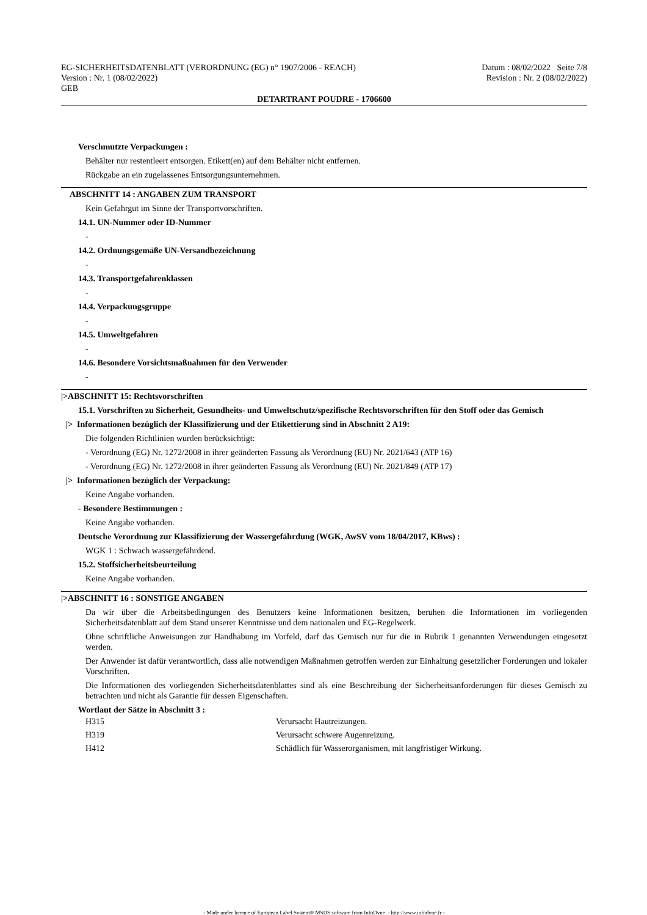EG-SICHERHEITSDATENBLATT (VERORDNUNG (EG) n° 1907/2006 - REACH)
Version : Nr. 1 (08/02/2022)
GEB
Datum : 08/02/2022 Seite 7/8
Revision : Nr. 2 (08/02/2022)
DETARTRANT POUDRE - 1706600
Verschmutzte Verpackungen :
Behälter nur restentleert entsorgen. Etikett(en) auf dem Behälter nicht entfernen.
Rückgabe an ein zugelassenes Entsorgungsunternehmen.
ABSCHNITT 14 : ANGABEN ZUM TRANSPORT
Kein Gefahrgut im Sinne der Transportvorschriften.
14.1. UN-Nummer oder ID-Nummer
-
14.2. Ordnungsgemäße UN-Versandbezeichnung
-
14.3. Transportgefahrenklassen
-
14.4. Verpackungsgruppe
-
14.5. Umweltgefahren
-
14.6. Besondere Vorsichtsmaßnahmen für den Verwender
-
|>ABSCHNITT 15: Rechtsvorschriften
15.1. Vorschriften zu Sicherheit, Gesundheits- und Umweltschutz/spezifische Rechtsvorschriften für den Stoff oder das Gemisch
|> Informationen bezüglich der Klassifizierung und der Etikettierung sind in Abschnitt 2 A19:
Die folgenden Richtlinien wurden berücksichtigt:
- Verordnung (EG) Nr. 1272/2008 in ihrer geänderten Fassung als Verordnung (EU) Nr. 2021/643 (ATP 16)
- Verordnung (EG) Nr. 1272/2008 in ihrer geänderten Fassung als Verordnung (EU) Nr. 2021/849 (ATP 17)
|> Informationen bezüglich der Verpackung:
Keine Angabe vorhanden.
- Besondere Bestimmungen :
Keine Angabe vorhanden.
Deutsche Verordnung zur Klassifizierung der Wassergefährdung (WGK, AwSV vom 18/04/2017, KBws) :
WGK 1 : Schwach wassergefährdend.
15.2. Stoffsicherheitsbeurteilung
Keine Angabe vorhanden.
|>ABSCHNITT 16 : SONSTIGE ANGABEN
Da wir über die Arbeitsbedingungen des Benutzers keine Informationen besitzen, beruhen die Informationen im vorliegenden Sicherheitsdatenblatt auf dem Stand unserer Kenntnisse und dem nationalen und EG-Regelwerk.
Ohne schriftliche Anweisungen zur Handhabung im Vorfeld, darf das Gemisch nur für die in Rubrik 1 genannten Verwendungen eingesetzt werden.
Der Anwender ist dafür verantwortlich, dass alle notwendigen Maßnahmen getroffen werden zur Einhaltung gesetzlicher Forderungen und lokaler Vorschriften.
Die Informationen des vorliegenden Sicherheitsdatenblattes sind als eine Beschreibung der Sicherheitsanforderungen für dieses Gemisch zu betrachten und nicht als Garantie für dessen Eigenschaften.
Wortlaut der Sätze in Abschnitt 3 :
| H315 | Verursacht Hautreizungen. |
| H319 | Verursacht schwere Augenreizung. |
| H412 | Schädlich für Wasserorganismen, mit langfristiger Wirkung. |
- Made under licence of European Label System® MSDS software from InfoDyne - http://www.infodyne.fr -